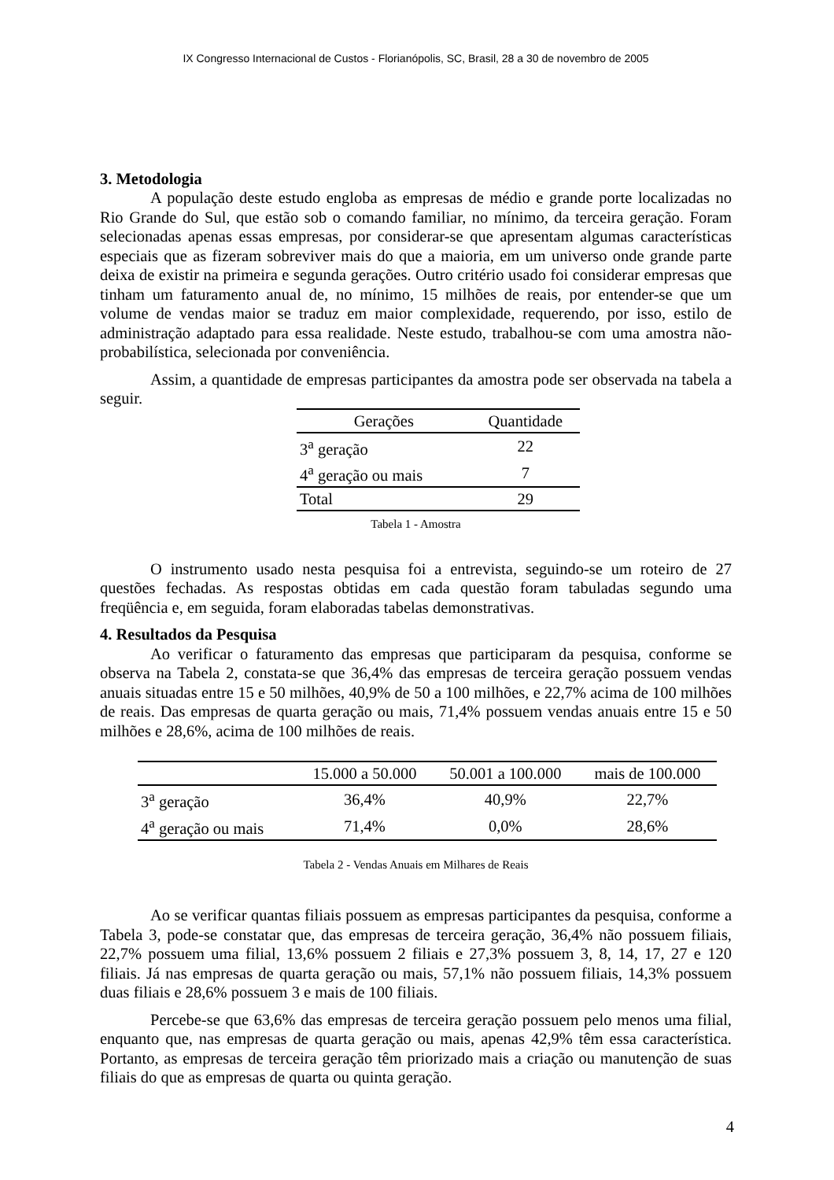IX Congresso Internacional de Custos - Florianópolis, SC, Brasil, 28 a 30 de novembro de 2005
3. Metodologia
A população deste estudo engloba as empresas de médio e grande porte localizadas no Rio Grande do Sul, que estão sob o comando familiar, no mínimo, da terceira geração. Foram selecionadas apenas essas empresas, por considerar-se que apresentam algumas características especiais que as fizeram sobreviver mais do que a maioria, em um universo onde grande parte deixa de existir na primeira e segunda gerações. Outro critério usado foi considerar empresas que tinham um faturamento anual de, no mínimo, 15 milhões de reais, por entender-se que um volume de vendas maior se traduz em maior complexidade, requerendo, por isso, estilo de administração adaptado para essa realidade. Neste estudo, trabalhou-se com uma amostra não-probabilística, selecionada por conveniência.
Assim, a quantidade de empresas participantes da amostra pode ser observada na tabela a seguir.
| Gerações | Quantidade |
| --- | --- |
| 3<sup>a</sup> geração | 22 |
| 4<sup>a</sup> geração ou mais | 7 |
| Total | 29 |
Tabela 1 - Amostra
O instrumento usado nesta pesquisa foi a entrevista, seguindo-se um roteiro de 27 questões fechadas. As respostas obtidas em cada questão foram tabuladas segundo uma freqüência e, em seguida, foram elaboradas tabelas demonstrativas.
4. Resultados da Pesquisa
Ao verificar o faturamento das empresas que participaram da pesquisa, conforme se observa na Tabela 2, constata-se que 36,4% das empresas de terceira geração possuem vendas anuais situadas entre 15 e 50 milhões, 40,9% de 50 a 100 milhões, e 22,7% acima de 100 milhões de reais. Das empresas de quarta geração ou mais, 71,4% possuem vendas anuais entre 15 e 50 milhões e 28,6%, acima de 100 milhões de reais.
| | 15.000 a 50.000 | 50.001 a 100.000 | mais de 100.000 |
| --- | --- | --- | --- |
| 3<sup>a</sup> geração | 36,4% | 40,9% | 22,7% |
| 4<sup>a</sup> geração ou mais | 71,4% | 0,0% | 28,6% |
Tabela 2 - Vendas Anuais em Milhares de Reais
Ao se verificar quantas filiais possuem as empresas participantes da pesquisa, conforme a Tabela 3, pode-se constatar que, das empresas de terceira geração, 36,4% não possuem filiais, 22,7% possuem uma filial, 13,6% possuem 2 filiais e 27,3% possuem 3, 8, 14, 17, 27 e 120 filiais. Já nas empresas de quarta geração ou mais, 57,1% não possuem filiais, 14,3% possuem duas filiais e 28,6% possuem 3 e mais de 100 filiais.
Percebe-se que 63,6% das empresas de terceira geração possuem pelo menos uma filial, enquanto que, nas empresas de quarta geração ou mais, apenas 42,9% têm essa característica. Portanto, as empresas de terceira geração têm priorizado mais a criação ou manutenção de suas filiais do que as empresas de quarta ou quinta geração.
4